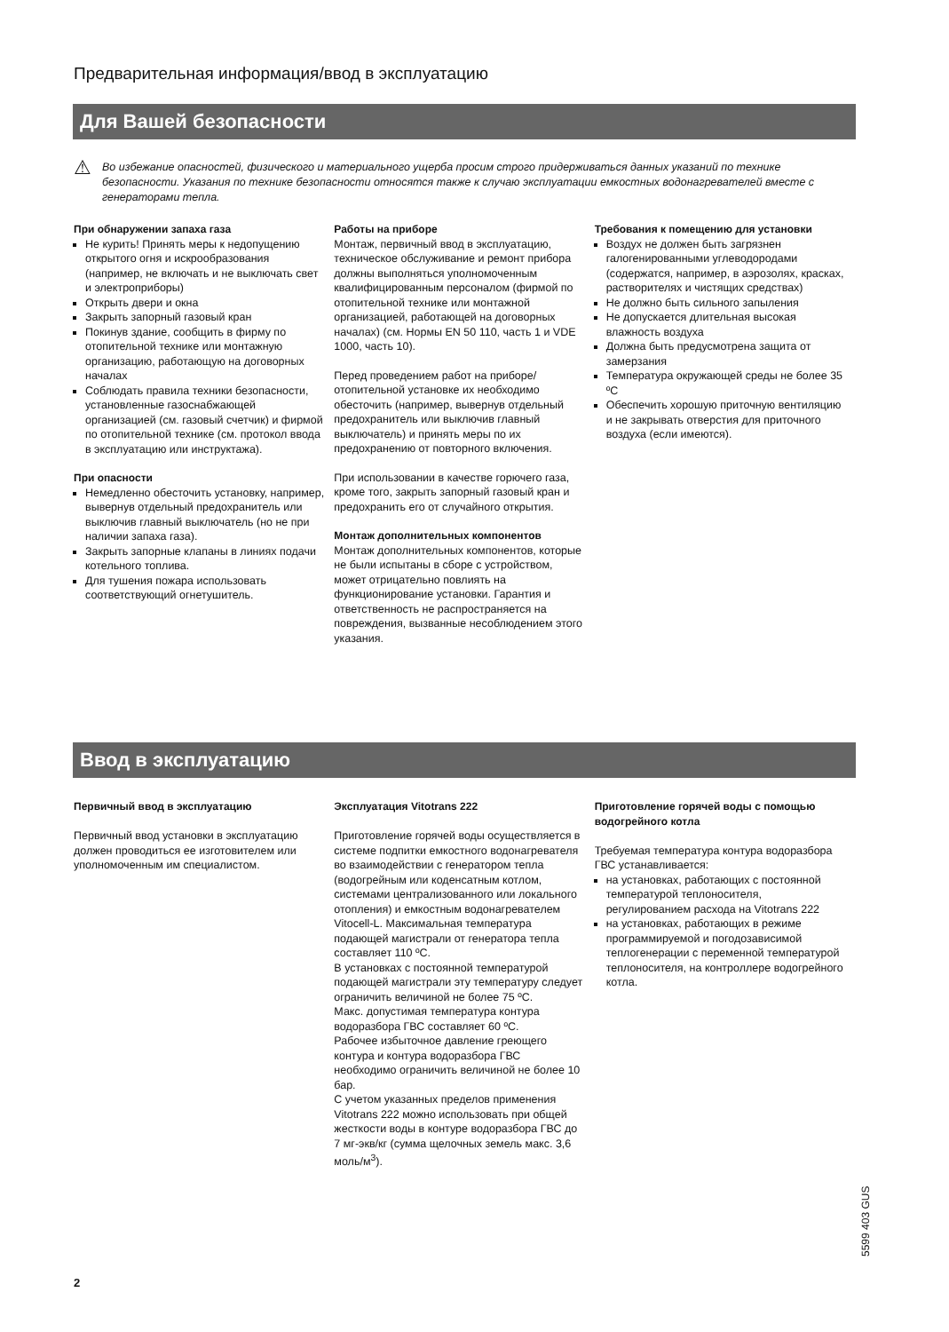Предварительная информация/ввод в эксплуатацию
Для Вашей безопасности
⚠
Во избежание опасностей, физического и материального ущерба просим строго придерживаться данных указаний по технике безопасности. Указания по технике безопасности относятся также к случаю эксплуатации емкостных водонагревателей вместе с генераторами тепла.
При обнаружении запаха газа
Не курить! Принять меры к недопущению открытого огня и искрообразования (например, не включать и не выключать свет и электроприборы)
Открыть двери и окна
Закрыть запорный газовый кран
Покинув здание, сообщить в фирму по отопительной технике или монтажную организацию, работающую на договорных началах
Соблюдать правила техники безопасности, установленные газоснабжающей организацией (см. газовый счетчик) и фирмой по отопительной технике (см. протокол ввода в эксплуатацию или инструктажа).
При опасности
Немедленно обесточить установку, например, вывернув отдельный предохранитель или выключив главный выключатель (но не при наличии запаха газа).
Закрыть запорные клапаны в линиях подачи котельного топлива.
Для тушения пожара использовать соответствующий огнетушитель.
Работы на приборе
Монтаж, первичный ввод в эксплуатацию, техническое обслуживание и ремонт прибора должны выполняться уполномоченным квалифицированным персоналом (фирмой по отопительной технике или монтажной организацией, работающей на договорных началах) (см. Нормы EN 50 110, часть 1 и VDE 1000, часть 10).
Перед проведением работ на приборе/отопительной установке их необходимо обесточить (например, вывернув отдельный предохранитель или выключив главный выключатель) и принять меры по их предохранению от повторного включения.
При использовании в качестве горючего газа, кроме того, закрыть запорный газовый кран и предохранить его от случайного открытия.
Монтаж дополнительных компонентов
Монтаж дополнительных компонентов, которые не были испытаны в сборе с устройством, может отрицательно повлиять на функционирование установки. Гарантия и ответственность не распространяется на повреждения, вызванные несоблюдением этого указания.
Требования к помещению для установки
Воздух не должен быть загрязнен галогенированными углеводородами (содержатся, например, в аэрозолях, красках, растворителях и чистящих средствах)
Не должно быть сильного запыления
Не допускается длительная высокая влажность воздуха
Должна быть предусмотрена защита от замерзания
Температура окружающей среды не более 35 ºC
Обеспечить хорошую приточную вентиляцию и не закрывать отверстия для приточного воздуха (если имеются).
Ввод в эксплуатацию
Первичный ввод в эксплуатацию
Первичный ввод установки в эксплуатацию должен проводиться ее изготовителем или уполномоченным им специалистом.
Эксплуатация Vitotrans 222
Приготовление горячей воды осуществляется в системе подпитки емкостного водонагревателя во взаимодействии с генератором тепла (водогрейным или коденсатным котлом, системами централизованного или локального отопления) и емкостным водонагревателем Vitocell-L. Максимальная температура подающей магистрали от генератора тепла составляет 110 ºC.
В установках с постоянной температурой подающей магистрали эту температуру следует ограничить величиной не более 75 ºC.
Макс. допустимая температура контура водоразбора ГВС составляет 60 ºC.
Рабочее избыточное давление греющего контура и контура водоразбора ГВС необходимо ограничить величиной не более 10 бар.
С учетом указанных пределов применения Vitotrans 222 можно использовать при общей жесткости воды в контуре водоразбора ГВС до 7 мг-экв/кг (сумма щелочных земель макс. 3,6 моль/м<sup>3</sup>).
Приготовление горячей воды с помощью водогрейного котла
Требуемая температура контура водоразбора ГВС устанавливается:
на установках, работающих с постоянной температурой теплоносителя, регулированием расхода на Vitotrans 222
на установках, работающих в режиме программируемой и погодозависимой теплогенерации с переменной температурой теплоносителя, на контроллере водогрейного котла.
5599 403 GUS
2